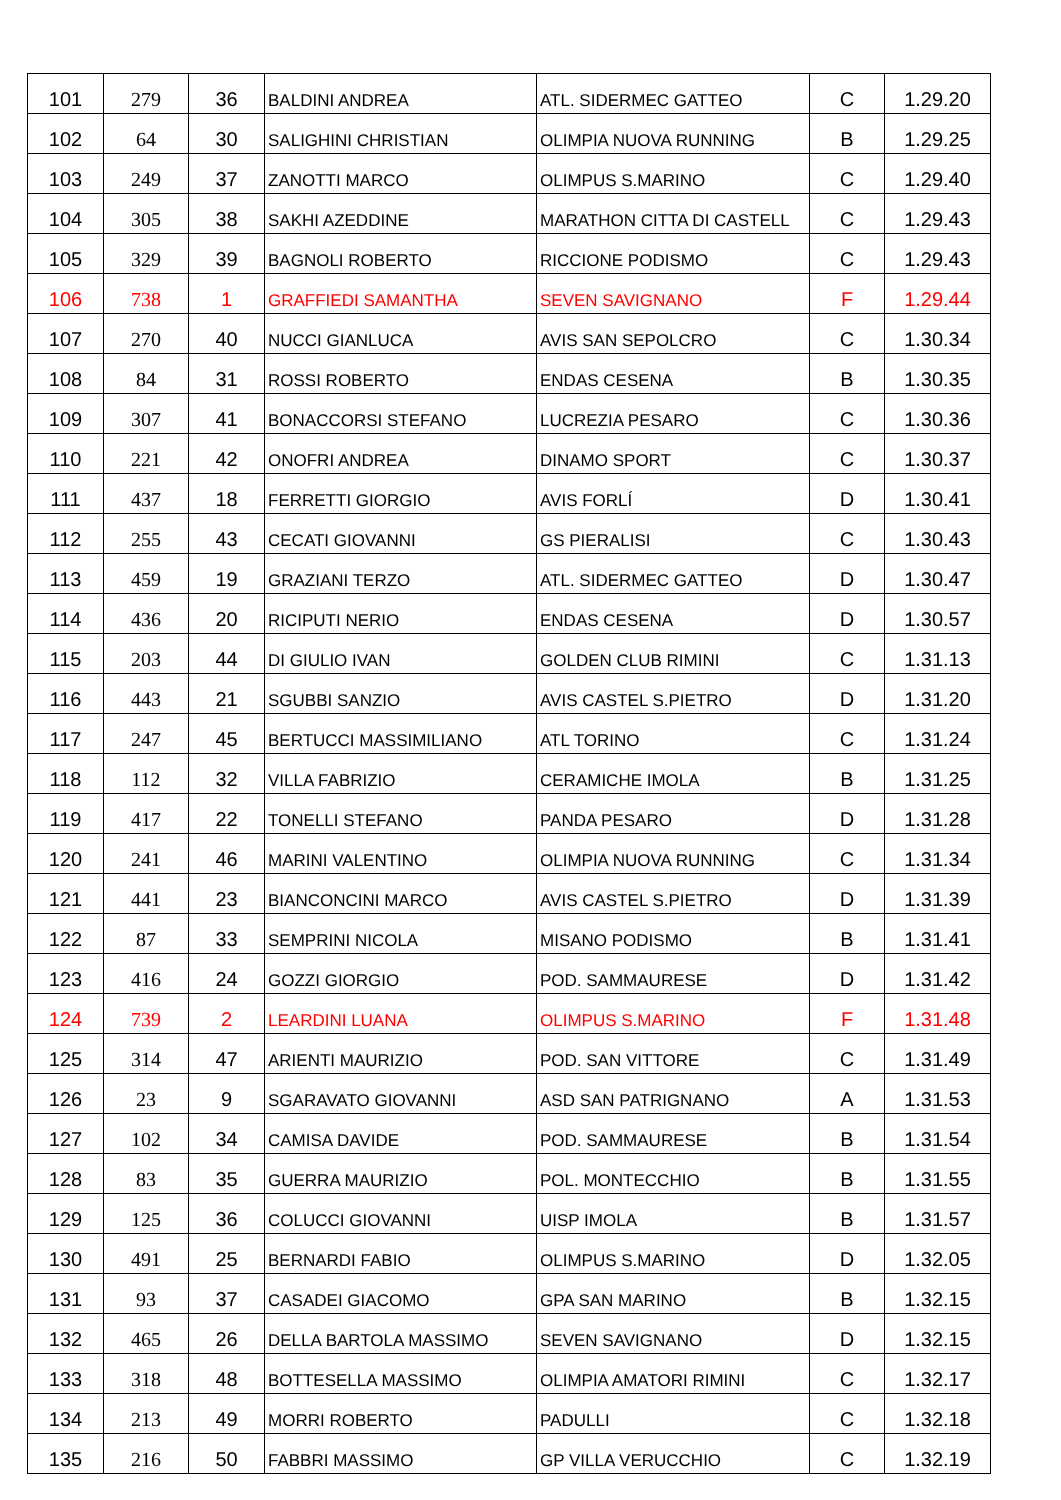| 101 | 279 | 36 | BALDINI ANDREA | ATL. SIDERMEC GATTEO | C | 1.29.20 |
| 102 | 64 | 30 | SALIGHINI CHRISTIAN | OLIMPIA NUOVA RUNNING | B | 1.29.25 |
| 103 | 249 | 37 | ZANOTTI MARCO | OLIMPUS S.MARINO | C | 1.29.40 |
| 104 | 305 | 38 | SAKHI AZEDDINE | MARATHON CITTA DI CASTELL | C | 1.29.43 |
| 105 | 329 | 39 | BAGNOLI ROBERTO | RICCIONE PODISMO | C | 1.29.43 |
| 106 | 738 | 1 | GRAFFIEDI SAMANTHA | SEVEN SAVIGNANO | F | 1.29.44 |
| 107 | 270 | 40 | NUCCI GIANLUCA | AVIS SAN SEPOLCRO | C | 1.30.34 |
| 108 | 84 | 31 | ROSSI ROBERTO | ENDAS CESENA | B | 1.30.35 |
| 109 | 307 | 41 | BONACCORSI STEFANO | LUCREZIA PESARO | C | 1.30.36 |
| 110 | 221 | 42 | ONOFRI ANDREA | DINAMO SPORT | C | 1.30.37 |
| 111 | 437 | 18 | FERRETTI GIORGIO | AVIS FORLÍ | D | 1.30.41 |
| 112 | 255 | 43 | CECATI GIOVANNI | GS PIERALISI | C | 1.30.43 |
| 113 | 459 | 19 | GRAZIANI TERZO | ATL. SIDERMEC GATTEO | D | 1.30.47 |
| 114 | 436 | 20 | RICIPUTI NERIO | ENDAS CESENA | D | 1.30.57 |
| 115 | 203 | 44 | DI GIULIO IVAN | GOLDEN CLUB RIMINI | C | 1.31.13 |
| 116 | 443 | 21 | SGUBBI SANZIO | AVIS CASTEL S.PIETRO | D | 1.31.20 |
| 117 | 247 | 45 | BERTUCCI MASSIMILIANO | ATL TORINO | C | 1.31.24 |
| 118 | 112 | 32 | VILLA FABRIZIO | CERAMICHE IMOLA | B | 1.31.25 |
| 119 | 417 | 22 | TONELLI STEFANO | PANDA PESARO | D | 1.31.28 |
| 120 | 241 | 46 | MARINI VALENTINO | OLIMPIA NUOVA RUNNING | C | 1.31.34 |
| 121 | 441 | 23 | BIANCONCINI MARCO | AVIS CASTEL S.PIETRO | D | 1.31.39 |
| 122 | 87 | 33 | SEMPRINI NICOLA | MISANO PODISMO | B | 1.31.41 |
| 123 | 416 | 24 | GOZZI GIORGIO | POD. SAMMAURESE | D | 1.31.42 |
| 124 | 739 | 2 | LEARDINI LUANA | OLIMPUS S.MARINO | F | 1.31.48 |
| 125 | 314 | 47 | ARIENTI MAURIZIO | POD. SAN VITTORE | C | 1.31.49 |
| 126 | 23 | 9 | SGARAVATO GIOVANNI | ASD SAN PATRIGNANO | A | 1.31.53 |
| 127 | 102 | 34 | CAMISA DAVIDE | POD. SAMMAURESE | B | 1.31.54 |
| 128 | 83 | 35 | GUERRA MAURIZIO | POL. MONTECCHIO | B | 1.31.55 |
| 129 | 125 | 36 | COLUCCI GIOVANNI | UISP IMOLA | B | 1.31.57 |
| 130 | 491 | 25 | BERNARDI FABIO | OLIMPUS S.MARINO | D | 1.32.05 |
| 131 | 93 | 37 | CASADEI GIACOMO | GPA SAN MARINO | B | 1.32.15 |
| 132 | 465 | 26 | DELLA BARTOLA MASSIMO | SEVEN SAVIGNANO | D | 1.32.15 |
| 133 | 318 | 48 | BOTTESELLA MASSIMO | OLIMPIA AMATORI RIMINI | C | 1.32.17 |
| 134 | 213 | 49 | MORRI ROBERTO | PADULLI | C | 1.32.18 |
| 135 | 216 | 50 | FABBRI MASSIMO | GP VILLA VERUCCHIO | C | 1.32.19 |